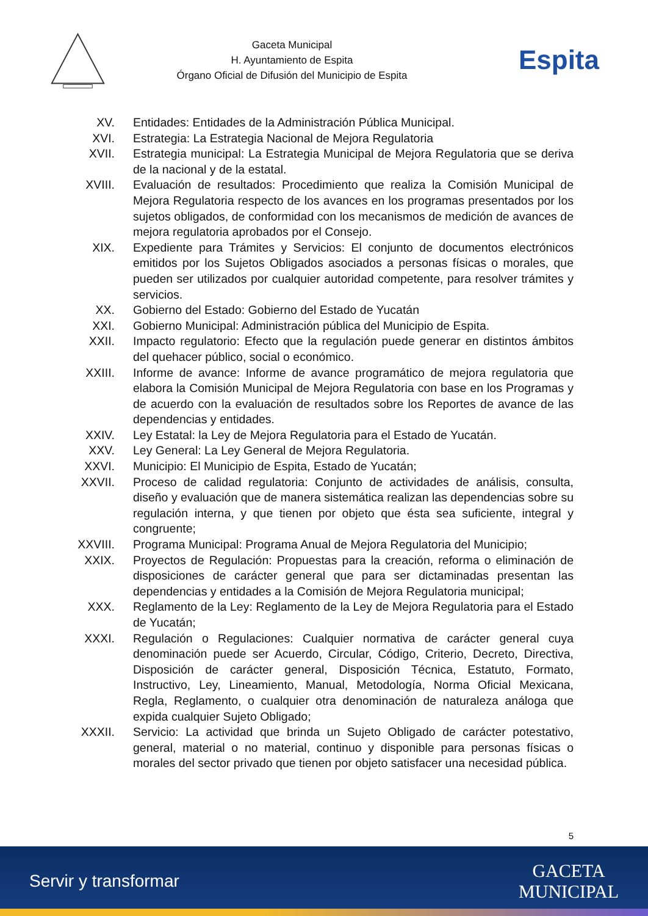Gaceta Municipal
H. Ayuntamiento de Espita
Órgano Oficial de Difusión del Municipio de Espita
Espita
XV. Entidades: Entidades de la Administración Pública Municipal.
XVI. Estrategia: La Estrategia Nacional de Mejora Regulatoria
XVII. Estrategia municipal: La Estrategia Municipal de Mejora Regulatoria que se deriva de la nacional y de la estatal.
XVIII.
Evaluación de resultados: Procedimiento que realiza la Comisión Municipal de Mejora Regulatoria respecto de los avances en los programas presentados por los sujetos obligados, de conformidad con los mecanismos de medición de avances de mejora regulatoria aprobados por el Consejo.
XIX. Expediente para Trámites y Servicios: El conjunto de documentos electrónicos emitidos por los Sujetos Obligados asociados a personas físicas o morales, que pueden ser utilizados por cualquier autoridad competente, para resolver trámites y servicios.
XX. Gobierno del Estado: Gobierno del Estado de Yucatán
XXI. Gobierno Municipal: Administración pública del Municipio de Espita.
XXII. Impacto regulatorio: Efecto que la regulación puede generar en distintos ámbitos del quehacer público, social o económico.
XXIII.
Informe de avance: Informe de avance programático de mejora regulatoria que elabora la Comisión Municipal de Mejora Regulatoria con base en los Programas y de acuerdo con la evaluación de resultados sobre los Reportes de avance de las dependencias y entidades.
XXIV. Ley Estatal: la Ley de Mejora Regulatoria para el Estado de Yucatán.
XXV. Ley General: La Ley General de Mejora Regulatoria.
XXVI. Municipio: El Municipio de Espita, Estado de Yucatán;
XXVII.
Proceso de calidad regulatoria: Conjunto de actividades de análisis, consulta, diseño y evaluación que de manera sistemática realizan las dependencias sobre su regulación interna, y que tienen por objeto que ésta sea suficiente, integral y congruente;
XXVIII.
Programa Municipal: Programa Anual de Mejora Regulatoria del Municipio;
XXIX. Proyectos de Regulación: Propuestas para la creación, reforma o eliminación de disposiciones de carácter general que para ser dictaminadas presentan las dependencias y entidades a la Comisión de Mejora Regulatoria municipal;
XXX. Reglamento de la Ley: Reglamento de la Ley de Mejora Regulatoria para el Estado de Yucatán;
XXXI. Regulación o Regulaciones: Cualquier normativa de carácter general cuya denominación puede ser Acuerdo, Circular, Código, Criterio, Decreto, Directiva, Disposición de carácter general, Disposición Técnica, Estatuto, Formato, Instructivo, Ley, Lineamiento, Manual, Metodología, Norma Oficial Mexicana, Regla, Reglamento, o cualquier otra denominación de naturaleza análoga que expida cualquier Sujeto Obligado;
XXXII.
Servicio: La actividad que brinda un Sujeto Obligado de carácter potestativo, general, material o no material, continuo y disponible para personas físicas o morales del sector privado que tienen por objeto satisfacer una necesidad pública.
5
Servir y transformar
GACETA
MUNICIPAL